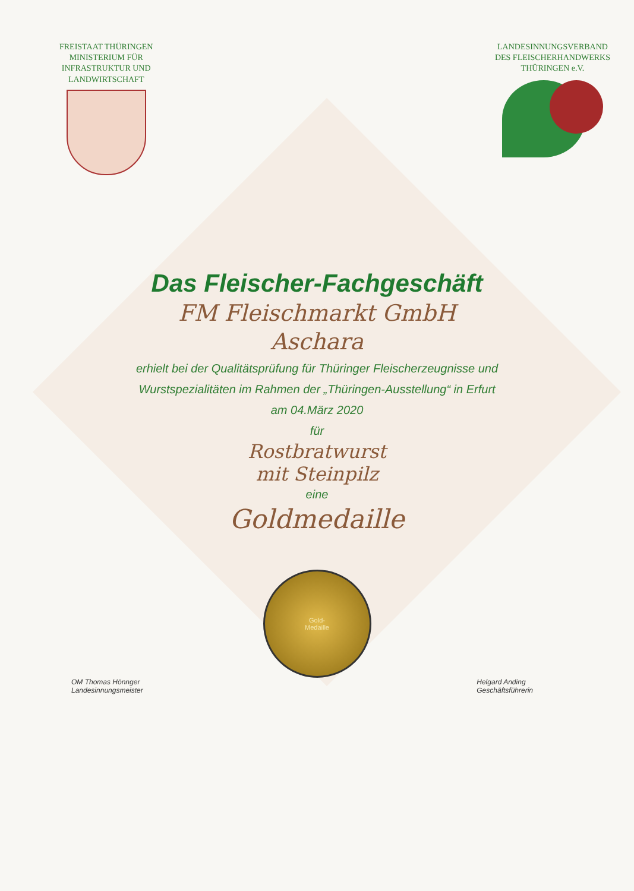FREISTAAT THÜRINGEN
MINISTERIUM FÜR
INFRASTRUKTUR UND
LANDWIRTSCHAFT
LANDESINNUNGSVERBAND
DES FLEISCHERHANDWERKS
THÜRINGEN e.V.
Das Fleischer-Fachgeschäft
FM Fleischmarkt GmbH
Aschara
erhielt bei der Qualitätsprüfung für Thüringer Fleischerzeugnisse und
Wurstspezialitäten im Rahmen der „Thüringen-Ausstellung“ in Erfurt
am 04.März 2020
für
Rostbratwurst
mit Steinpilz
eine
Goldmedaille
Gold-
Medaille
OM Thomas Hönnger
Landesinnungsmeister
Helgard Anding
Geschäftsführerin